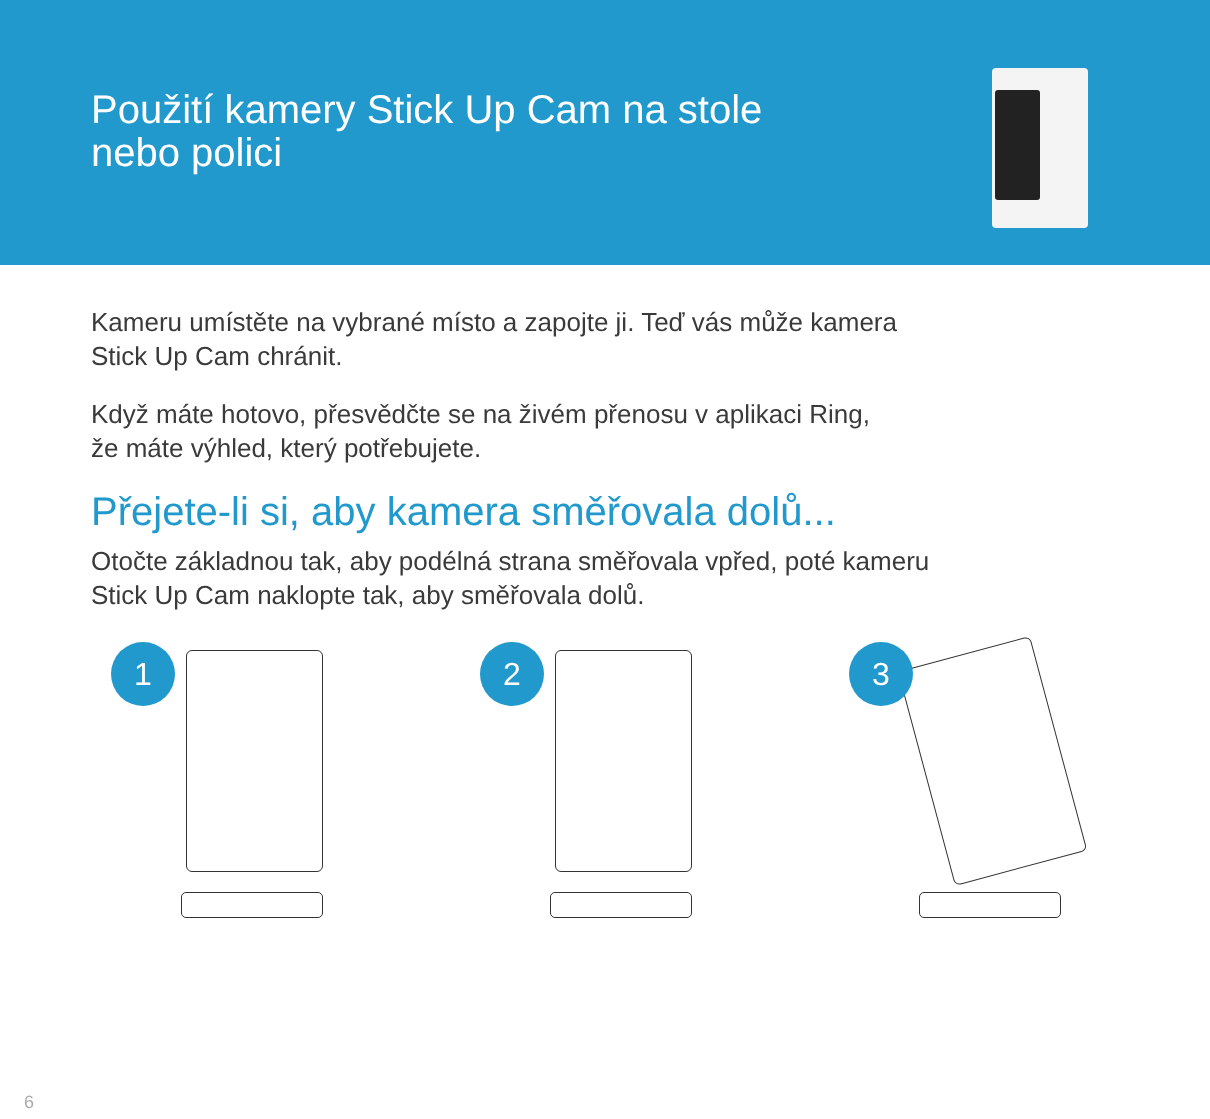Použití kamery Stick Up Cam na stole
nebo polici
Kameru umístěte na vybrané místo a zapojte ji. Teď vás může kamera
Stick Up Cam chránit.
Když máte hotovo, přesvědčte se na živém přenosu v aplikaci Ring,
že máte výhled, který potřebujete.
Přejete-li si, aby kamera směřovala dolů...
Otočte základnou tak, aby podélná strana směřovala vpřed, poté kameru
Stick Up Cam naklopte tak, aby směřovala dolů.
1
2
3
6